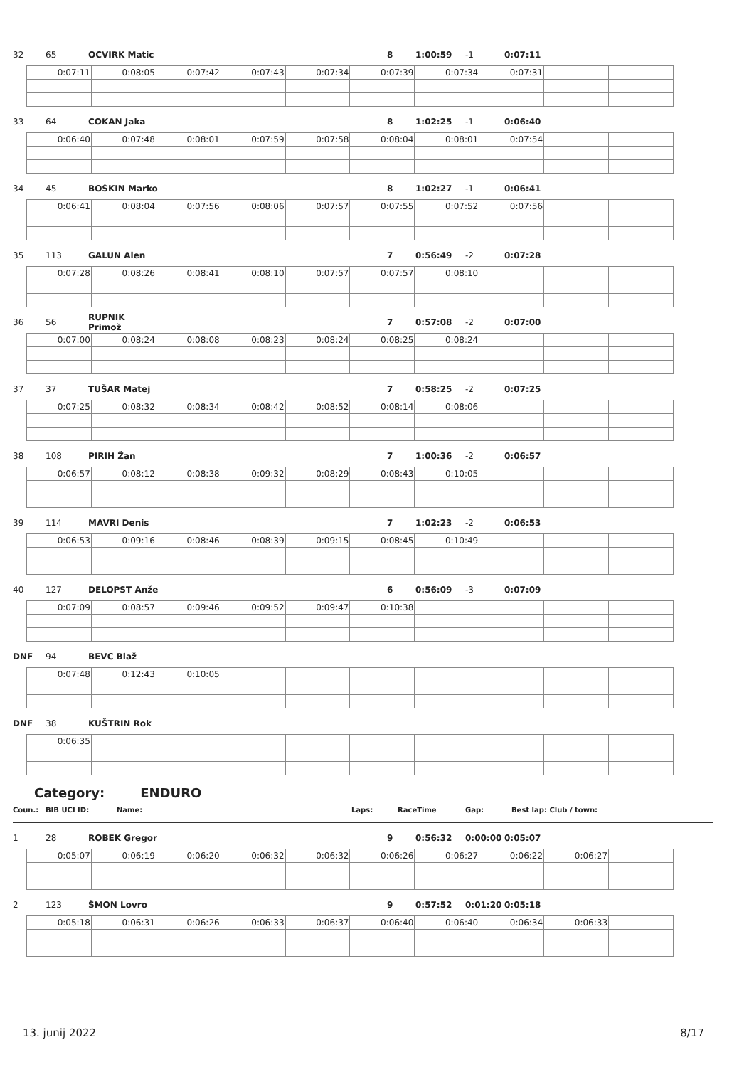32 65 OCVIRK Matic 8 1:00:59 -1 0:07:11
| 0:07:11 | 0:08:05 | 0:07:42 | 0:07:43 | 0:07:34 | 0:07:39 | 0:07:34 | 0:07:31 | | |
33 64 COKAN Jaka 8 1:02:25 -1 0:06:40
| 0:06:40 | 0:07:48 | 0:08:01 | 0:07:59 | 0:07:58 | 0:08:04 | 0:08:01 | 0:07:54 | | |
34 45 BOŠKIN Marko 8 1:02:27 -1 0:06:41
| 0:06:41 | 0:08:04 | 0:07:56 | 0:08:06 | 0:07:57 | 0:07:55 | 0:07:52 | 0:07:56 | | |
35 113 GALUN Alen 7 0:56:49 -2 0:07:28
| 0:07:28 | 0:08:26 | 0:08:41 | 0:08:10 | 0:07:57 | 0:07:57 | 0:08:10 | | | |
36 56 RUPNIK Primož 7 0:57:08 -2 0:07:00
| 0:07:00 | 0:08:24 | 0:08:08 | 0:08:23 | 0:08:24 | 0:08:25 | 0:08:24 | | | |
37 37 TUŠAR Matej 7 0:58:25 -2 0:07:25
| 0:07:25 | 0:08:32 | 0:08:34 | 0:08:42 | 0:08:52 | 0:08:14 | 0:08:06 | | | |
38 108 PIRIH Žan 7 1:00:36 -2 0:06:57
| 0:06:57 | 0:08:12 | 0:08:38 | 0:09:32 | 0:08:29 | 0:08:43 | 0:10:05 | | | |
39 114 MAVRI Denis 7 1:02:23 -2 0:06:53
| 0:06:53 | 0:09:16 | 0:08:46 | 0:08:39 | 0:09:15 | 0:08:45 | 0:10:49 | | | |
40 127 DELOPST Anže 6 0:56:09 -3 0:07:09
| 0:07:09 | 0:08:57 | 0:09:46 | 0:09:52 | 0:09:47 | 0:10:38 | | | | |
DNF 94 BEVC Blaž
| 0:07:48 | 0:12:43 | 0:10:05 | | | | | | | |
DNF 38 KUŠTRIN Rok
| 0:06:35 | | | | | | | | | |
Category: ENDURO
Coun.: BIB UCI ID: Name: Laps: RaceTime Gap: Best lap: Club / town:
1 28 ROBEK Gregor 9 0:56:32 0:00:00 0:05:07
| 0:05:07 | 0:06:19 | 0:06:20 | 0:06:32 | 0:06:32 | 0:06:26 | 0:06:27 | 0:06:22 | 0:06:27 | |
2 123 ŠMON Lovro 9 0:57:52 0:01:20 0:05:18
| 0:05:18 | 0:06:31 | 0:06:26 | 0:06:33 | 0:06:37 | 0:06:40 | 0:06:40 | 0:06:34 | 0:06:33 | |
13. junij 2022 8/17